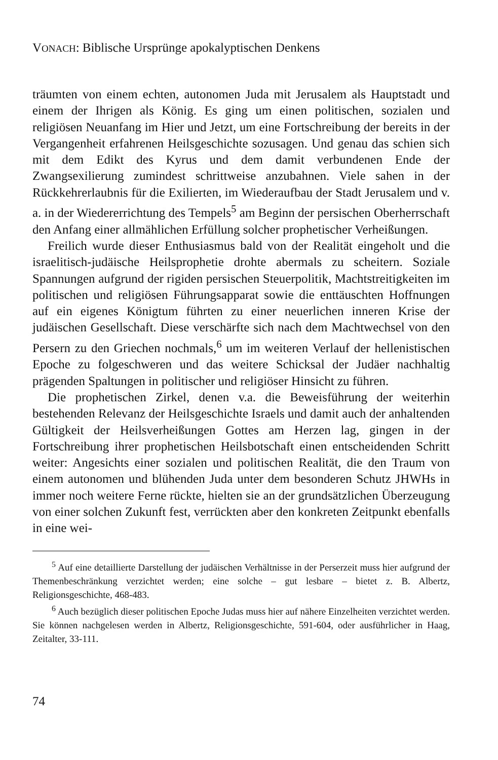VONACH: Biblische Ursprünge apokalyptischen Denkens
träumten von einem echten, autonomen Juda mit Jerusalem als Hauptstadt und einem der Ihrigen als König. Es ging um einen politischen, sozialen und religiösen Neuanfang im Hier und Jetzt, um eine Fortschreibung der bereits in der Vergangenheit erfahrenen Heilsgeschichte sozusagen. Und genau das schien sich mit dem Edikt des Kyrus und dem damit verbundenen Ende der Zwangsexilierung zumindest schrittweise anzubahnen. Viele sahen in der Rückkehrerlaubnis für die Exilierten, im Wiederaufbau der Stadt Jerusalem und v. a. in der Wiedererrichtung des Tempels<sup>5</sup> am Beginn der persischen Oberherrschaft den Anfang einer allmählichen Erfüllung solcher prophetischer Verheißungen.
Freilich wurde dieser Enthusiasmus bald von der Realität eingeholt und die israelitisch-judäische Heilsprophetie drohte abermals zu scheitern. Soziale Spannungen aufgrund der rigiden persischen Steuerpolitik, Machtstreitigkeiten im politischen und religiösen Führungsapparat sowie die enttäuschten Hoffnungen auf ein eigenes Königtum führten zu einer neuerlichen inneren Krise der judäischen Gesellschaft. Diese verschärfte sich nach dem Machtwechsel von den Persern zu den Griechen nochmals,<sup>6</sup> um im weiteren Verlauf der hellenistischen Epoche zu folgeschweren und das weitere Schicksal der Judäer nachhaltig prägenden Spaltungen in politischer und religiöser Hinsicht zu führen.
Die prophetischen Zirkel, denen v.a. die Beweisführung der weiterhin bestehenden Relevanz der Heilsgeschichte Israels und damit auch der anhaltenden Gültigkeit der Heilsverheißungen Gottes am Herzen lag, gingen in der Fortschreibung ihrer prophetischen Heilsbotschaft einen entscheidenden Schritt weiter: Angesichts einer sozialen und politischen Realität, die den Traum von einem autonomen und blühenden Juda unter dem besonderen Schutz JHWHs in immer noch weitere Ferne rückte, hielten sie an der grundsätzlichen Überzeugung von einer solchen Zukunft fest, verrückten aber den konkreten Zeitpunkt ebenfalls in eine wei-
<sup>5</sup> Auf eine detaillierte Darstellung der judäischen Verhältnisse in der Perserzeit muss hier aufgrund der Themenbeschränkung verzichtet werden; eine solche – gut lesbare – bietet z. B. Albertz, Religionsgeschichte, 468-483.
<sup>6</sup> Auch bezüglich dieser politischen Epoche Judas muss hier auf nähere Einzelheiten verzichtet werden. Sie können nachgelesen werden in Albertz, Religionsgeschichte, 591-604, oder ausführlicher in Haag, Zeitalter, 33-111.
74